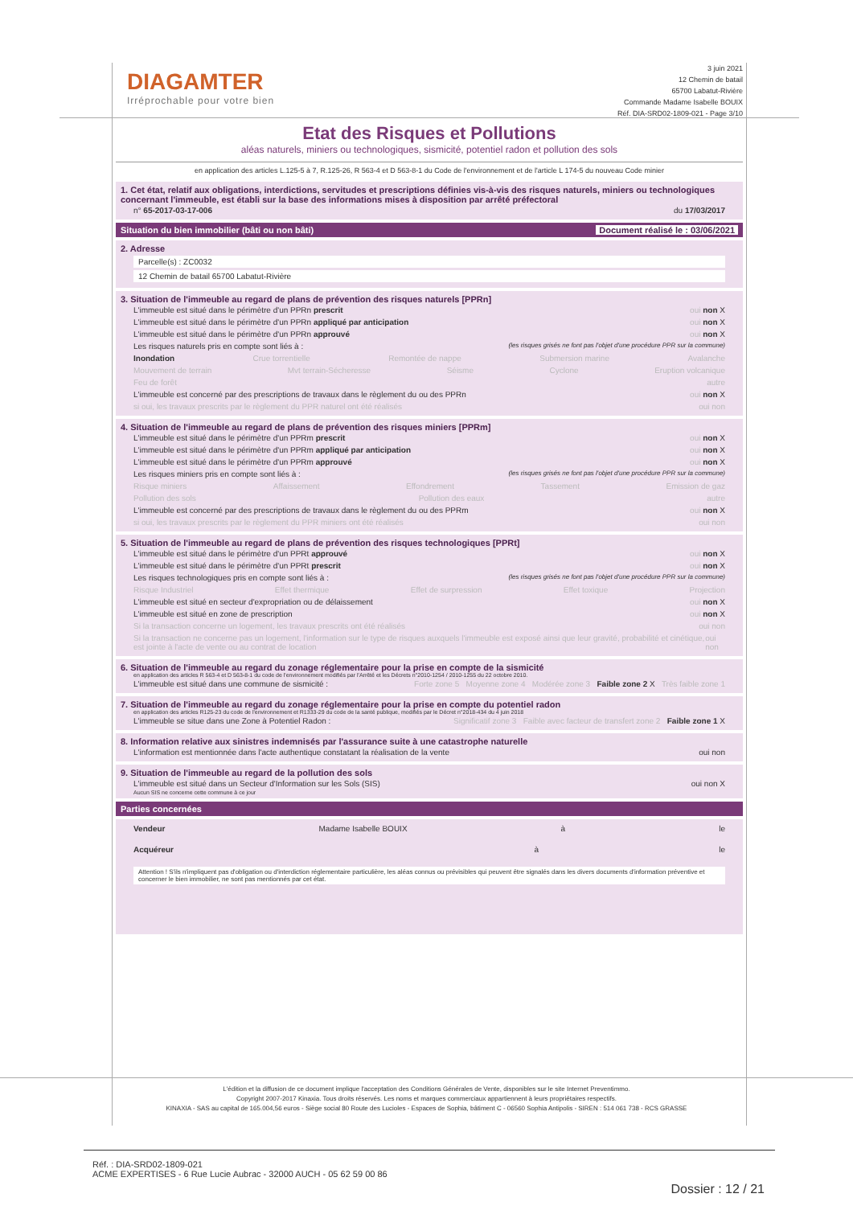DIAGAMTER
Irréprochable pour votre bien
3 juin 2021
12 Chemin de batail
65700 Labatut-Rivière
Commande Madame Isabelle BOUIX
Réf. DIA-SRD02-1809-021 - Page 3/10
Etat des Risques et Pollutions
aléas naturels, miniers ou technologiques, sismicité, potentiel radon et pollution des sols
en application des articles L.125-5 à 7, R.125-26, R 563-4 et D 563-8-1 du Code de l'environnement et de l'article L 174-5 du nouveau Code minier
1. Cet état, relatif aux obligations, interdictions, servitudes et prescriptions définies vis-à-vis des risques naturels, miniers ou technologiques concernant l'immeuble, est établi sur la base des informations mises à disposition par arrêté préfectoral
n° 65-2017-03-17-006 du 17/03/2017
Situation du bien immobilier (bâti ou non bâti) Document réalisé le : 03/06/2021
2. Adresse
Parcelle(s) : ZC0032
12 Chemin de batail 65700 Labatut-Rivière
3. Situation de l'immeuble au regard de plans de prévention des risques naturels [PPRn]
L'immeuble est situé dans le périmètre d'un PPRn prescrit oui non X
L'immeuble est situé dans le périmètre d'un PPRn appliqué par anticipation oui non X
L'immeuble est situé dans le périmètre d'un PPRn approuvé oui non X
Les risques naturels pris en compte sont liés à : (les risques grisés ne font pas l'objet d'une procédure PPR sur la commune)
Inondation Crue torrentielle Remontée de nappe Submersion marine Avalanche
Mouvement de terrain Mvt terrain-Sécheresse Séisme Cyclone Eruption volcanique
Feu de forêt autre
L'immeuble est concerné par des prescriptions de travaux dans le règlement du ou des PPRn oui non X
si oui, les travaux prescrits par le règlement du PPR naturel ont été réalisés oui non
4. Situation de l'immeuble au regard de plans de prévention des risques miniers [PPRm]
L'immeuble est situé dans le périmètre d'un PPRm prescrit oui non X
L'immeuble est situé dans le périmètre d'un PPRm appliqué par anticipation oui non X
L'immeuble est situé dans le périmètre d'un PPRm approuvé oui non X
Les risques miniers pris en compte sont liés à : (les risques grisés ne font pas l'objet d'une procédure PPR sur la commune)
Risque miniers Affaissement Effondrement Tassement Emission de gaz
Pollution des sols Pollution des eaux autre
L'immeuble est concerné par des prescriptions de travaux dans le règlement du ou des PPRm oui non X
si oui, les travaux prescrits par le règlement du PPR miniers ont été réalisés oui non
5. Situation de l'immeuble au regard de plans de prévention des risques technologiques [PPRt]
L'immeuble est situé dans le périmètre d'un PPRt approuvé oui non X
L'immeuble est situé dans le périmètre d'un PPRt prescrit oui non X
Les risques technologiques pris en compte sont liés à : (les risques grisés ne font pas l'objet d'une procédure PPR sur la commune)
Risque Industriel Effet thermique Effet de surpression Effet toxique Projection
L'immeuble est situé en secteur d'expropriation ou de délaissement oui non X
L'immeuble est situé en zone de prescription oui non X
Si la transaction concerne un logement, les travaux prescrits ont été réalisés oui non
Si la transaction ne concerne pas un logement, l'information sur le type de risques auxquels l'immeuble est exposé ainsi que leur gravité, probabilité et cinétique, est jointe à l'acte de vente ou au contrat de location oui non
6. Situation de l'immeuble au regard du zonage réglementaire pour la prise en compte de la sismicité
en application des articles R 563-4 et D 563-8-1 du code de l'environnement modifiés par l'Arrêté et les Décrets n°2010-1254 / 2010-1255 du 22 octobre 2010.
L'immeuble est situé dans une commune de sismicité : Forte zone 5 Moyenne zone 4 Modérée zone 3 Faible zone 2 X Très faible zone 1
7. Situation de l'immeuble au regard du zonage réglementaire pour la prise en compte du potentiel radon
en application des articles R125-23 du code de l'environnement et R1333-29 du code de la santé publique, modifiés par le Décret n°2018-434 du 4 juin 2018
L'immeuble se situe dans une Zone à Potentiel Radon : Significatif zone 3 Faible avec facteur de transfert zone 2 Faible zone 1 X
8. Information relative aux sinistres indemnisés par l'assurance suite à une catastrophe naturelle
L'information est mentionnée dans l'acte authentique constatant la réalisation de la vente oui non
9. Situation de l'immeuble au regard de la pollution des sols
L'immeuble est situé dans un Secteur d'Information sur les Sols (SIS) oui non X
Aucun SIS ne concerne cette commune à ce jour
Parties concernées
Vendeur Madame Isabelle BOUIX à le
Acquéreur à le
Attention ! S'ils n'impliquent pas d'obligation ou d'interdiction réglementaire particulière, les aléas connus ou prévisibles qui peuvent être signalés dans les divers documents d'information préventive et concerner le bien immobilier, ne sont pas mentionnés par cet état.
L'édition et la diffusion de ce document implique l'acceptation des Conditions Générales de Vente, disponibles sur le site Internet Preventimmo.
Copyright 2007-2017 Kinaxia. Tous droits réservés. Les noms et marques commerciaux appartiennent à leurs propriétaires respectifs.
KINAXIA - SAS au capital de 165.004,56 euros - Siège social 80 Route des Lucioles - Espaces de Sophia, bâtiment C - 06560 Sophia Antipolis - SIREN : 514 061 738 - RCS GRASSE
Réf. : DIA-SRD02-1809-021
ACME EXPERTISES - 6 Rue Lucie Aubrac - 32000 AUCH - 05 62 59 00 86
Dossier : 12 / 21